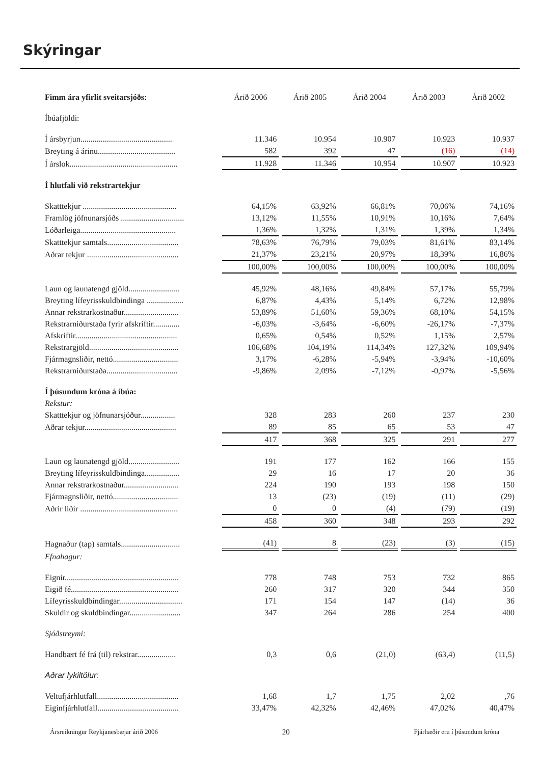Skýringar
| Fimm ára yfirlit sveitarsjóðs: | Árið 2006 | Árið 2005 | Árið 2004 | Árið 2003 | Árið 2002 |
| Íbúafjöldi: | | | | | |
| Í ársbyrjun............................................. | 11.346 | 10.954 | 10.907 | 10.923 | 10.937 |
| Breyting á árinu...................................... | 582 | 392 | 47 | (16) | (14) |
| Í árslok..................................................... | 11.928 | 11.346 | 10.954 | 10.907 | 10.923 |
| Í hlutfali við rekstrartekjur | | | | | |
| Skatttekjur .............................................. | 64,15% | 63,92% | 66,81% | 70,06% | 74,16% |
| Framlög jöfnunarsjóðs ............................... | 13,12% | 11,55% | 10,91% | 10,16% | 7,64% |
| Lóðarleiga............................................... | 1,36% | 1,32% | 1,31% | 1,39% | 1,34% |
| Skatttekjur samtals................................... | 78,63% | 76,79% | 79,03% | 81,61% | 83,14% |
| Aðrar tekjur ............................................. | 21,37% | 23,21% | 20,97% | 18,39% | 16,86% |
| | 100,00% | 100,00% | 100,00% | 100,00% | 100,00% |
| Laun og launatengd gjöld......................... | 45,92% | 48,16% | 49,84% | 57,17% | 55,79% |
| Breyting lífeyrisskuldbindinga .................. | 6,87% | 4,43% | 5,14% | 6,72% | 12,98% |
| Annar rekstrarkostnaður........................... | 53,89% | 51,60% | 59,36% | 68,10% | 54,15% |
| Rekstrarniðurstaða fyrir afskriftir............. | -6,03% | -3,64% | -6,60% | -26,17% | -7,37% |
| Afskriftir.................................................. | 0,65% | 0,54% | 0,52% | 1,15% | 2,57% |
| Rekstrargjöld............................................ | 106,68% | 104,19% | 114,34% | 127,32% | 109,94% |
| Fjármagnsliðir, nettó................................ | 3,17% | -6,28% | -5,94% | -3,94% | -10,60% |
| Rekstrarniðurstaða................................... | -9,86% | 2,09% | -7,12% | -0,97% | -5,56% |
| Í þúsundum króna á íbúa: | | | | | |
| Rekstur: | | | | | |
| Skatttekjur og jöfnunarsjóður................. | 328 | 283 | 260 | 237 | 230 |
| Aðrar tekjur............................................. | 89 | 85 | 65 | 53 | 47 |
| | 417 | 368 | 325 | 291 | 277 |
| Laun og launatengd gjöld......................... | 191 | 177 | 162 | 166 | 155 |
| Breyting lífeyrisskuldbindinga................. | 29 | 16 | 17 | 20 | 36 |
| Annar rekstrarkostnaður........................... | 224 | 190 | 193 | 198 | 150 |
| Fjármagnsliðir, nettó................................ | 13 | (23) | (19) | (11) | (29) |
| Aðrir liðir ................................................ | 0 | 0 | (4) | (79) | (19) |
| | 458 | 360 | 348 | 293 | 292 |
| Hagnaður (tap) samtals............................. | (41) | 8 | (23) | (3) | (15) |
| Efnahagur: | | | | | |
| Eignir........................................................ | 778 | 748 | 753 | 732 | 865 |
| Eigið fé..................................................... | 260 | 317 | 320 | 344 | 350 |
| Lífeyrisskuldbindingar............................... | 171 | 154 | 147 | (14) | 36 |
| Skuldir og skuldbindingar......................... | 347 | 264 | 286 | 254 | 400 |
| Sjóðstreymi: | | | | | |
| Handbært fé frá (til) rekstrar................... | 0,3 | 0,6 | (21,0) | (63,4) | (11,5) |
| Aðrar lykiltölur: | | | | | |
| Veltufjárhlutfall........................................ | 1,68 | 1,7 | 1,75 | 2,02 | ,76 |
| Eiginfjárhlutfall........................................ | 33,47% | 42,32% | 42,46% | 47,02% | 40,47% |
Ársreikningur Reykjanesbæjar árið 2006 20 Fjárhæðir eru í þúsundum króna